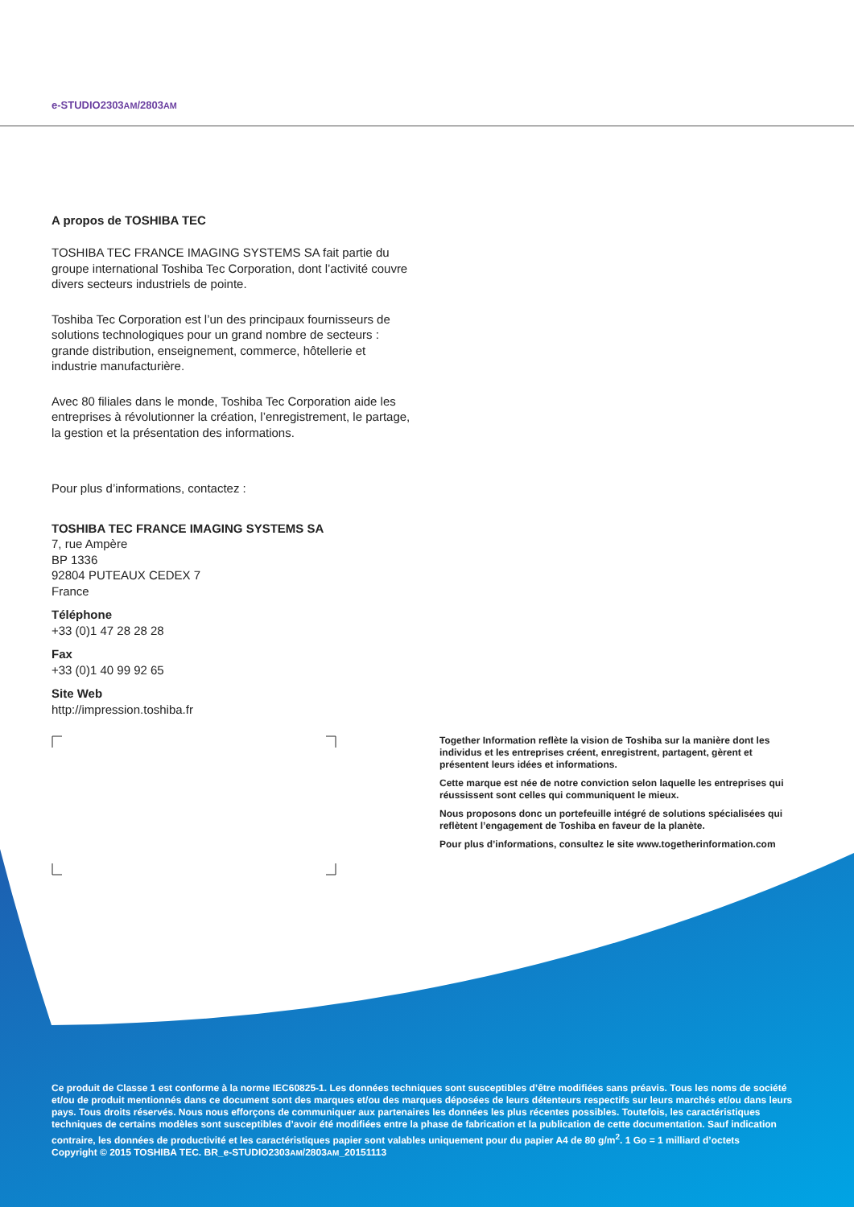e-STUDIO2303AM/2803AM
A propos de TOSHIBA TEC
TOSHIBA TEC FRANCE IMAGING SYSTEMS SA fait partie du groupe international Toshiba Tec Corporation, dont l’activité couvre divers secteurs industriels de pointe.
Toshiba Tec Corporation est l’un des principaux fournisseurs de solutions technologiques pour un grand nombre de secteurs : grande distribution, enseignement, commerce, hôtellerie et industrie manufacturière.
Avec 80 filiales dans le monde, Toshiba Tec Corporation aide les entreprises à révolutionner la création, l’enregistrement, le partage, la gestion et la présentation des informations.
Pour plus d’informations, contactez :
TOSHIBA TEC FRANCE IMAGING SYSTEMS SA
7, rue Ampère
BP 1336
92804 PUTEAUX CEDEX 7
France
Téléphone
+33 (0)1 47 28 28 28
Fax
+33 (0)1 40 99 92 65
Site Web
http://impression.toshiba.fr
Together Information reflète la vision de Toshiba sur la manière dont les individus et les entreprises créent, enregistrent, partagent, gèrent et présentent leurs idées et informations.
Cette marque est née de notre conviction selon laquelle les entreprises qui réussissent sont celles qui communiquent le mieux.
Nous proposons donc un portefeuille intégré de solutions spécialisées qui reflètent l’engagement de Toshiba en faveur de la planète.
Pour plus d’informations, consultez le site www.togetherinformation.com
Ce produit de Classe 1 est conforme à la norme IEC60825-1. Les données techniques sont susceptibles d’être modifiées sans préavis. Tous les noms de société et/ou de produit mentionnés dans ce document sont des marques et/ou des marques déposées de leurs détenteurs respectifs sur leurs marchés et/ou dans leurs pays. Tous droits réservés. Nous nous efforçons de communiquer aux partenaires les données les plus récentes possibles. Toutefois, les caractéristiques techniques de certains modèles sont susceptibles d’avoir été modifiées entre la phase de fabrication et la publication de cette documentation. Sauf indication contraire, les données de productivité et les caractéristiques papier sont valables uniquement pour du papier A4 de 80 g/m<sup>2</sup>. 1 Go = 1 milliard d’octets
Copyright © 2015 TOSHIBA TEC. BR_e-STUDIO2303AM/2803AM_20151113